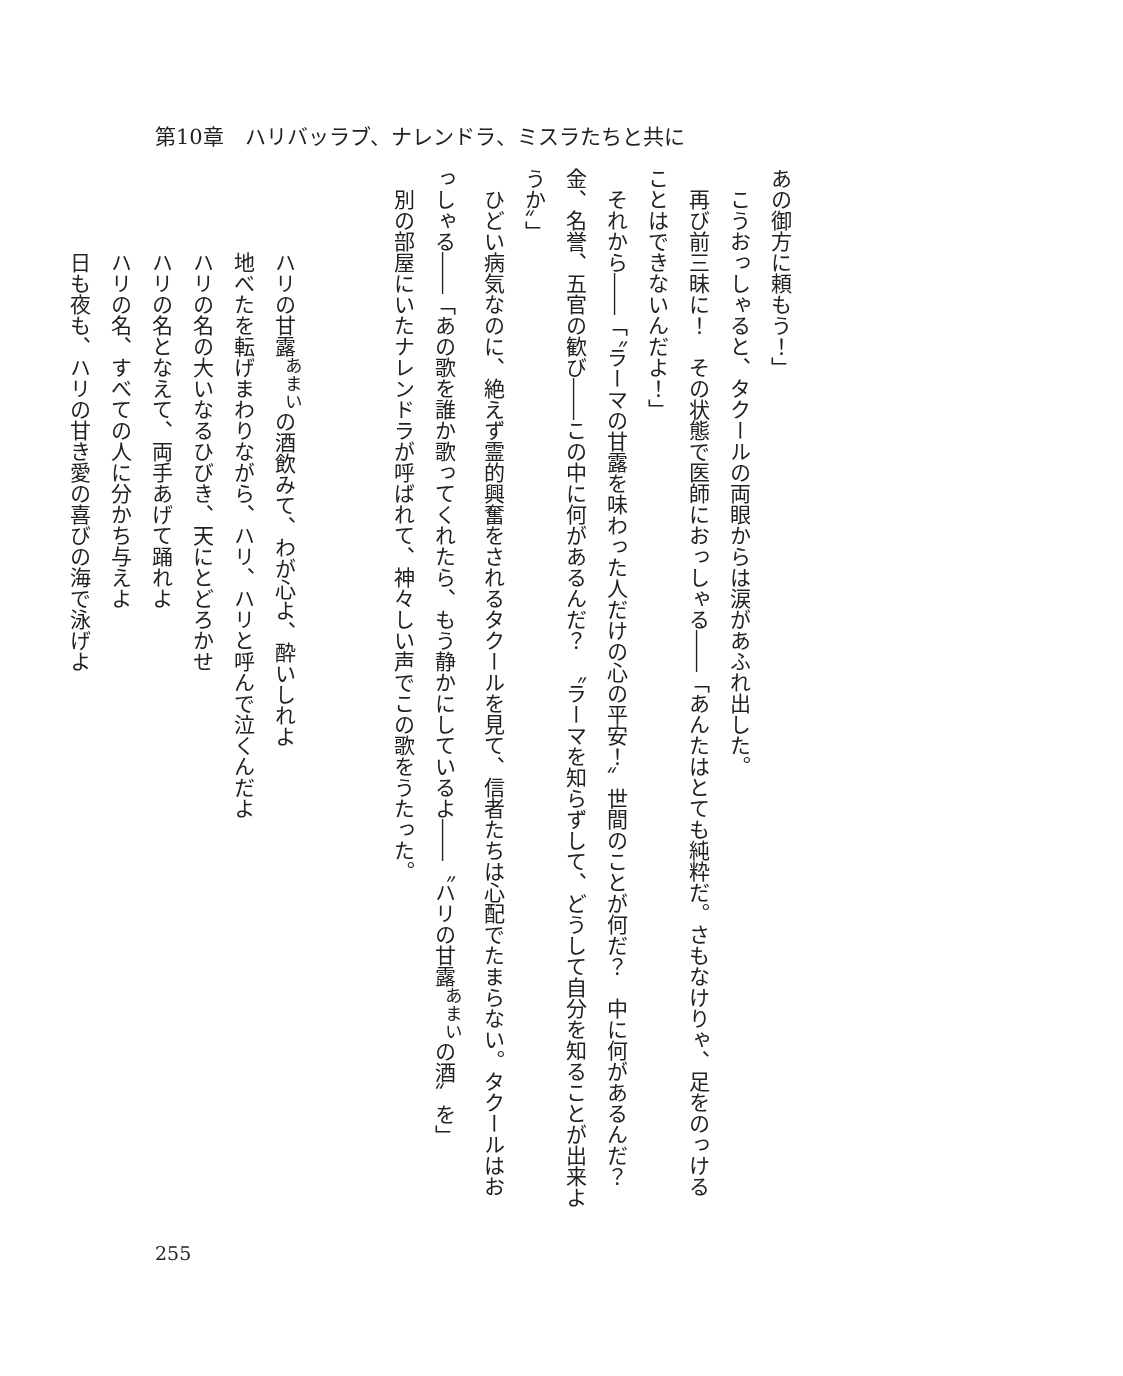第10章　ハリバッラブ、ナレンドラ、ミスラたちと共に
あの御方に頼もう！」
　こうおっしゃると、タクールの両眼からは涙があふれ出した。
　再び前三昧に！　その状態で医師におっしゃる――「あんたはとても純粋だ。さもなけりゃ、足をのっけることはできないんだよ！」
　それから――「〝ラーマの甘露を味わった人だけの心の平安！〟世間のことが何だ？　中に何があるんだ？　金、名誉、五官の歓び――この中に何があるんだ？　〝ラーマを知らずして、どうして自分を知ることが出来ようか〟」
　ひどい病気なのに、絶えず霊的興奮をされるタクールを見て、信者たちは心配でたまらない。タクールはおっしゃる――「あの歌を誰か歌ってくれたら、もう静かにしているよ――〝ハリの甘露<sup>あまい</sup>の酒〟を」
　別の部屋にいたナレンドラが呼ばれて、神々しい声でこの歌をうたった。
ハリの甘露<sup>あまい</sup>の酒飲みて、わが心よ、酔いしれよ
地べたを転げまわりながら、ハリ、ハリと呼んで泣くんだよ
ハリの名の大いなるひびき、天にとどろかせ
ハリの名となえて、両手あげて踊れよ
ハリの名、すべての人に分かち与えよ
日も夜も、ハリの甘き愛の喜びの海で泳げよ
255